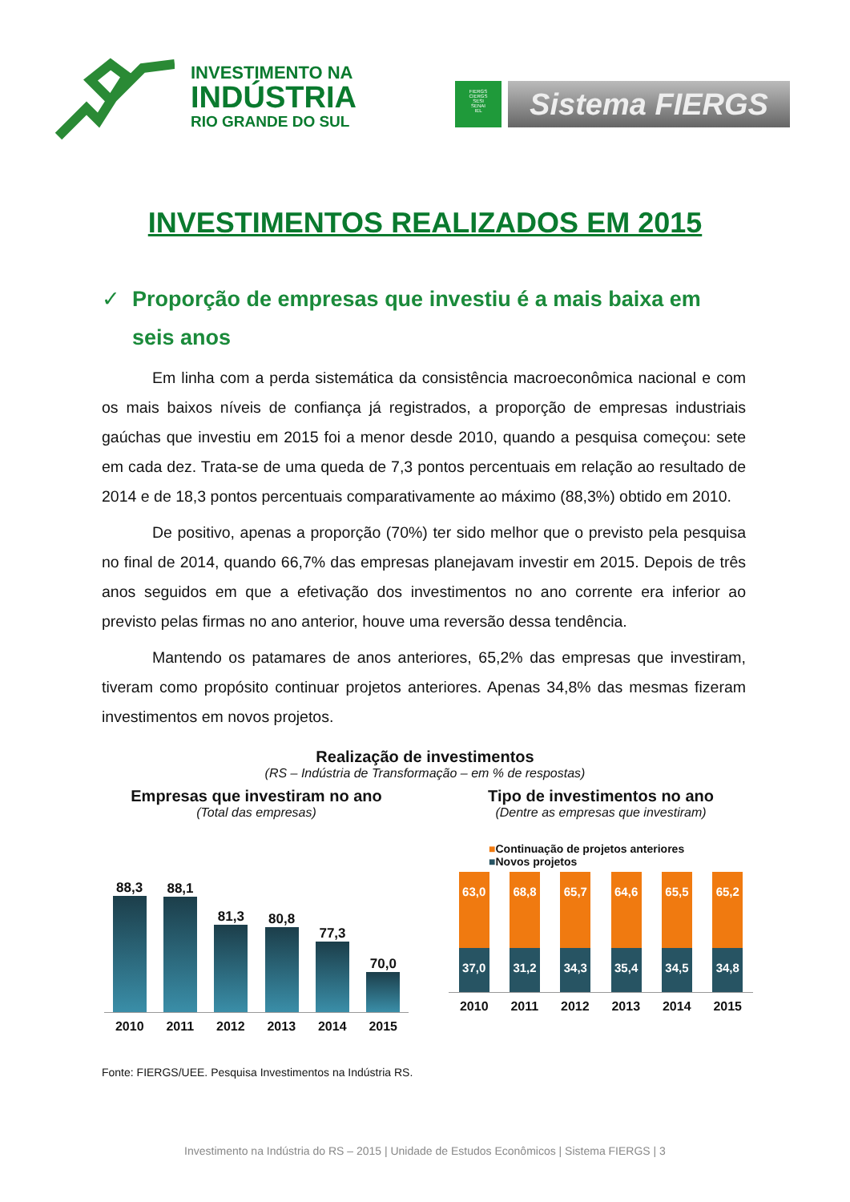INVESTIMENTO NA
INDÚSTRIA
RIO GRANDE DO SUL
FIERGS
CIERGS
SESI
SENAI
IEL
Sistema FIERGS
INVESTIMENTOS REALIZADOS EM 2015
✓ Proporção de empresas que investiu é a mais baixa em seis anos
Em linha com a perda sistemática da consistência macroeconômica nacional e com os mais baixos níveis de confiança já registrados, a proporção de empresas industriais gaúchas que investiu em 2015 foi a menor desde 2010, quando a pesquisa começou: sete em cada dez. Trata-se de uma queda de 7,3 pontos percentuais em relação ao resultado de 2014 e de 18,3 pontos percentuais comparativamente ao máximo (88,3%) obtido em 2010.
De positivo, apenas a proporção (70%) ter sido melhor que o previsto pela pesquisa no final de 2014, quando 66,7% das empresas planejavam investir em 2015. Depois de três anos seguidos em que a efetivação dos investimentos no ano corrente era inferior ao previsto pelas firmas no ano anterior, houve uma reversão dessa tendência.
Mantendo os patamares de anos anteriores, 65,2% das empresas que investiram, tiveram como propósito continuar projetos anteriores. Apenas 34,8% das mesmas fizeram investimentos em novos projetos.
Realização de investimentos
(RS – Indústria de Transformação – em % de respostas)
Empresas que investiram no ano
(Total das empresas)
88,3
88,1
81,3
80,8
77,3
70,0
2010 2011 2012 2013 2014 2015
Tipo de investimentos no ano
(Dentre as empresas que investiram)
■Continuação de projetos anteriores
■Novos projetos
63,0
37,0
68,8
31,2
65,7
34,3
64,6
35,4
65,5
34,5
65,2
34,8
2010 2011 2012 2013 2014 2015
Fonte: FIERGS/UEE. Pesquisa Investimentos na Indústria RS.
Investimento na Indústria do RS – 2015 | Unidade de Estudos Econômicos | Sistema FIERGS | 3